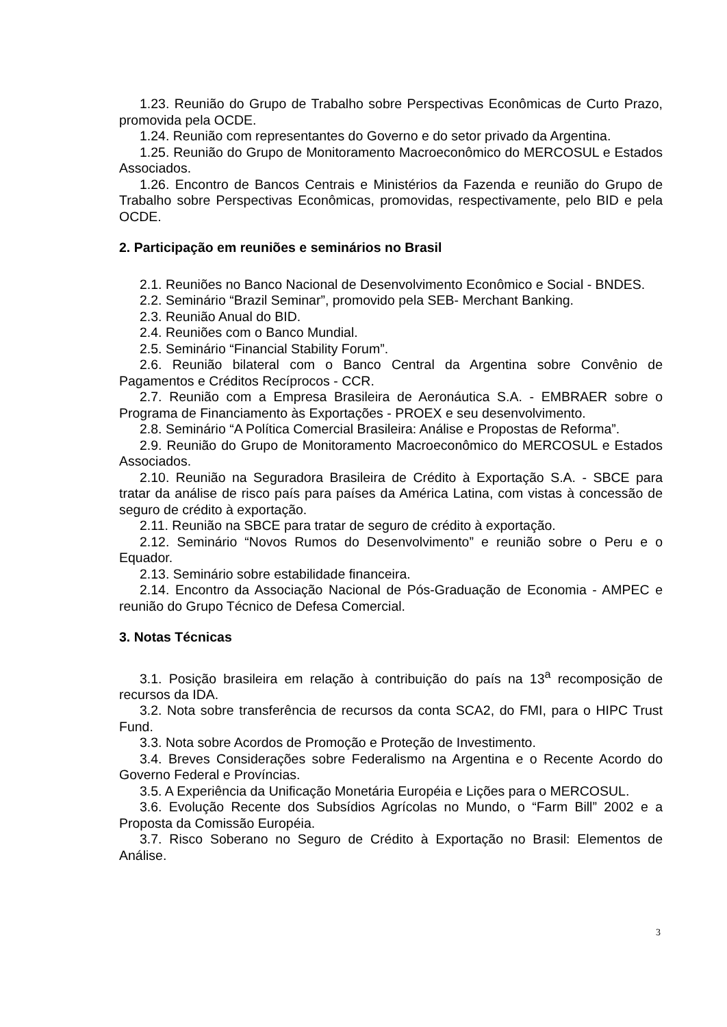1.23. Reunião do Grupo de Trabalho sobre Perspectivas Econômicas de Curto Prazo, promovida pela OCDE.
1.24. Reunião com representantes do Governo e do setor privado da Argentina.
1.25. Reunião do Grupo de Monitoramento Macroeconômico do MERCOSUL e Estados Associados.
1.26. Encontro de Bancos Centrais e Ministérios da Fazenda e reunião do Grupo de Trabalho sobre Perspectivas Econômicas, promovidas, respectivamente, pelo BID e pela OCDE.
2. Participação em reuniões e seminários no Brasil
2.1. Reuniões no Banco Nacional de Desenvolvimento Econômico e Social - BNDES.
2.2. Seminário “Brazil Seminar”, promovido pela SEB- Merchant Banking.
2.3. Reunião Anual do BID.
2.4. Reuniões com o Banco Mundial.
2.5. Seminário “Financial Stability Forum”.
2.6. Reunião bilateral com o Banco Central da Argentina sobre Convênio de Pagamentos e Créditos Recíprocos - CCR.
2.7. Reunião com a Empresa Brasileira de Aeronáutica S.A. - EMBRAER sobre o Programa de Financiamento às Exportações - PROEX e seu desenvolvimento.
2.8. Seminário “A Política Comercial Brasileira: Análise e Propostas de Reforma”.
2.9. Reunião do Grupo de Monitoramento Macroeconômico do MERCOSUL e Estados Associados.
2.10. Reunião na Seguradora Brasileira de Crédito à Exportação S.A. - SBCE para tratar da análise de risco país para países da América Latina, com vistas à concessão de seguro de crédito à exportação.
2.11. Reunião na SBCE para tratar de seguro de crédito à exportação.
2.12. Seminário “Novos Rumos do Desenvolvimento” e reunião sobre o Peru e o Equador.
2.13. Seminário sobre estabilidade financeira.
2.14. Encontro da Associação Nacional de Pós-Graduação de Economia - AMPEC e reunião do Grupo Técnico de Defesa Comercial.
3. Notas Técnicas
3.1. Posição brasileira em relação à contribuição do país na 13<sup>a</sup> recomposição de recursos da IDA.
3.2. Nota sobre transferência de recursos da conta SCA2, do FMI, para o HIPC Trust Fund.
3.3. Nota sobre Acordos de Promoção e Proteção de Investimento.
3.4. Breves Considerações sobre Federalismo na Argentina e o Recente Acordo do Governo Federal e Províncias.
3.5. A Experiência da Unificação Monetária Européia e Lições para o MERCOSUL.
3.6. Evolução Recente dos Subsídios Agrícolas no Mundo, o “Farm Bill” 2002 e a Proposta da Comissão Européia.
3.7. Risco Soberano no Seguro de Crédito à Exportação no Brasil: Elementos de Análise.
3